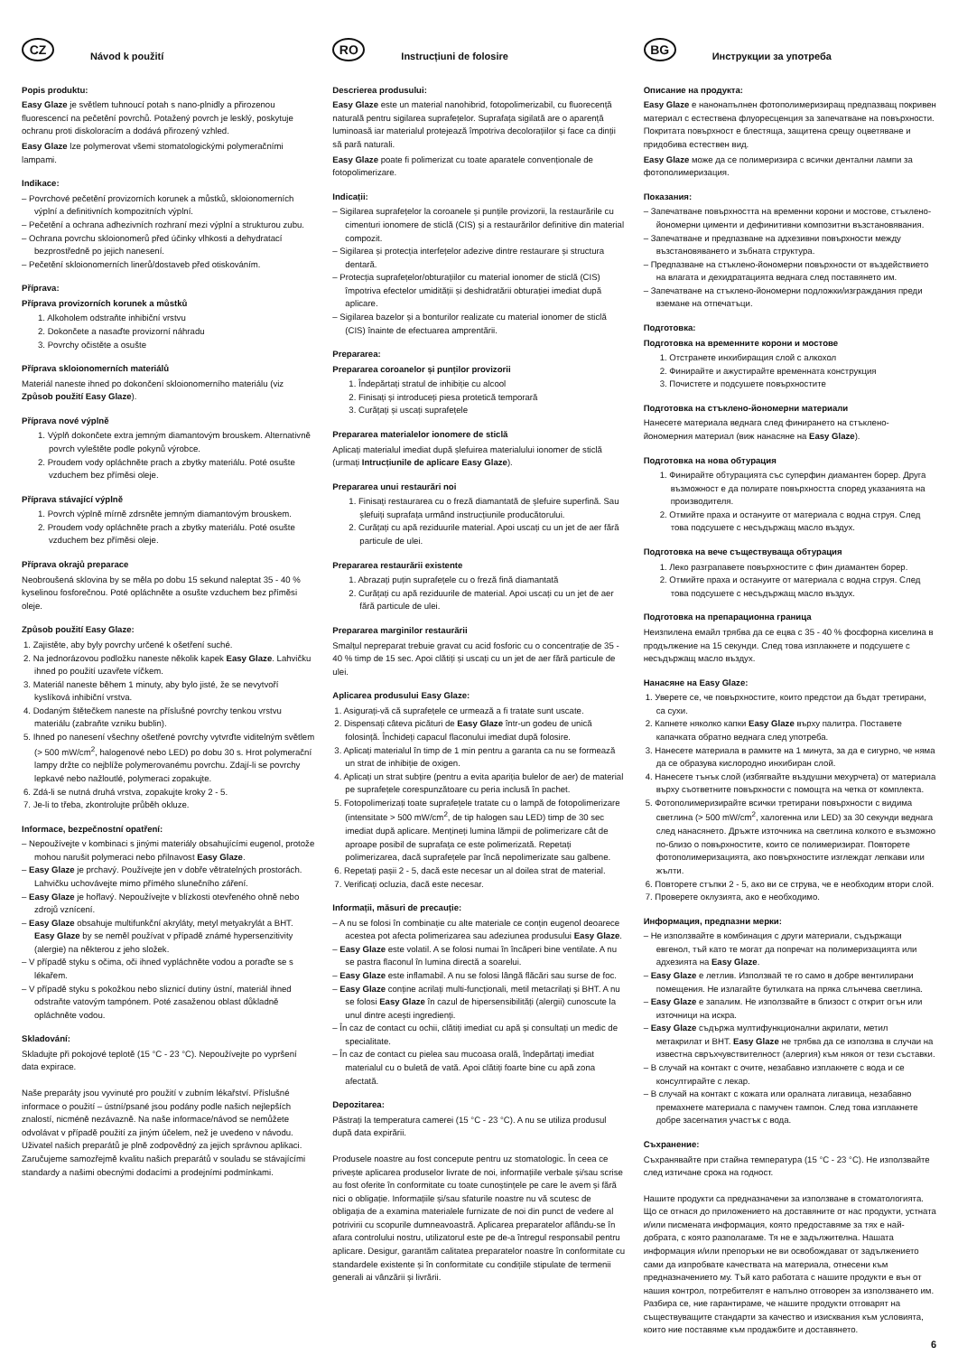CZ Návod k použití
Popis produktu:
Easy Glaze je světlem tuhnoucí potah s nano-plnidly a přirozenou fluorescencí na pečetění povrchů. Potažený povrch je lesklý, poskytuje ochranu proti diskoloracím a dodává přirozený vzhled.
Easy Glaze lze polymerovat všemi stomatologickými polymeračními lampami.
Indikace:
– Povrchové pečetění provizorních korunek a můstků, skloionomerních výplní a definitivních kompozitních výplní.
– Pečetění a ochrana adhezivních rozhraní mezi výplní a strukturou zubu.
– Ochrana povrchu skloionomerů před účinky vlhkosti a dehydratací bezprostředně po jejich nanesení.
– Pečetění skloionomerních linerů/dostaveb před otiskováním.
Příprava:
Příprava provizorních korunek a můstků
1. Alkoholem odstraňte inhibiční vrstvu
2. Dokončete a nasaďte provizorní náhradu
3. Povrchy očistěte a osušte
Příprava skloionomerních materiálů
Materiál naneste ihned po dokončení skloionomerního materiálu (viz Způsob použití Easy Glaze).
Příprava nové výplně
1. Výplň dokončete extra jemným diamantovým brouskem. Alternativně povrch vyleštěte podle pokynů výrobce.
2. Proudem vody opláchněte prach a zbytky materiálu. Poté osušte vzduchem bez příměsi oleje.
Příprava stávající výplně
1. Povrch výplně mírně zdrsněte jemným diamantovým brouskem.
2. Proudem vody opláchněte prach a zbytky materiálu. Poté osušte vzduchem bez příměsi oleje.
Příprava okrajů preparace
Neobroušená sklovina by se měla po dobu 15 sekund naleptat 35 - 40 % kyselinou fosforečnou. Poté opláchněte a osušte vzduchem bez příměsi oleje.
Způsob použití Easy Glaze:
1. Zajistěte, aby byly povrchy určené k ošetření suché.
2. Na jednorázovou podložku naneste několik kapek Easy Glaze. Lahvičku ihned po použití uzavřete víčkem.
3. Materiál naneste během 1 minuty, aby bylo jisté, že se nevytvoří kyslíková inhibiční vrstva.
4. Dodaným štětečkem naneste na příslušné povrchy tenkou vrstvu materiálu (zabraňte vzniku bublin).
5. Ihned po nanesení všechny ošetřené povrchy vytvrďte viditelným světlem (> 500 mW/cm<sup>2</sup>, halogenové nebo LED) po dobu 30 s. Hrot polymerační lampy držte co nejblíže polymerovanému povrchu. Zdají-li se povrchy lepkavé nebo nažloutlé, polymeraci zopakujte.
6. Zdá-li se nutná druhá vrstva, zopakujte kroky 2 - 5.
7. Je-li to třeba, zkontrolujte průběh okluze.
Informace, bezpečnostní opatření:
– Nepoužívejte v kombinaci s jinými materiály obsahujícími eugenol, protože mohou narušit polymeraci nebo přilnavost Easy Glaze.
– Easy Glaze je prchavý. Používejte jen v dobře větratelných prostorách. Lahvičku uchovávejte mimo přímého slunečního záření.
– Easy Glaze je hořlavý. Nepoužívejte v blízkosti otevřeného ohně nebo zdrojů vznícení.
– Easy Glaze obsahuje multifunkční akryláty, metyl metyakrylát a BHT. Easy Glaze by se neměl používat v případě známé hypersenzitivity (alergie) na některou z jeho složek.
– V případě styku s očima, oči ihned vypláchněte vodou a poraďte se s lékařem.
– V případě styku s pokožkou nebo sliznicí dutiny ústní, materiál ihned odstraňte vatovým tampónem. Poté zasaženou oblast důkladně opláchněte vodou.
Skladování:
Skladujte při pokojové teplotě (15 °C - 23 °C). Nepoužívejte po vypršení data expirace.
Naše preparáty jsou vyvinuté pro použití v zubním lékařství. Příslušné informace o použití – ústní/psané jsou podány podle našich nejlepších znalostí, nicméně nezávazně. Na naše informace/návod se nemůžete odvolávat v případě použití za jiným účelem, než je uvedeno v návodu. Uživatel našich preparátů je plně zodpovědný za jejich správnou aplikaci. Zaručujeme samozřejmě kvalitu našich preparátů v souladu se stávajícími standardy a našimi obecnými dodacími a prodejními podmínkami.
RO Instrucțiuni de folosire
Descrierea produsului:
Easy Glaze este un material nanohibrid, fotopolimerizabil, cu fluorecență naturală pentru sigilarea suprafețelor. Suprafața sigilată are o aparență luminoasă iar materialul protejează împotriva decolorațiilor și face ca dinții să pară naturali.
Easy Glaze poate fi polimerizat cu toate aparatele convenționale de fotopolimerizare.
Indicații:
– Sigilarea suprafețelor la coroanele și punțile provizorii, la restaurările cu cimenturi ionomere de sticlă (CIS) și a restaurărilor definitive din material compozit.
– Sigilarea și protecția interfețelor adezive dintre restaurare și structura dentară.
– Protecția suprafețelor/obturațiilor cu material ionomer de sticlă (CIS) împotriva efectelor umidității și deshidratării obturației imediat după aplicare.
– Sigilarea bazelor și a bonturilor realizate cu material ionomer de sticlă (CIS) înainte de efectuarea amprentării.
Prepararea:
Prepararea coroanelor și punților provizorii
1. Îndepărtați stratul de inhibiție cu alcool
2. Finisați și introduceți piesa protetică temporară
3. Curățați și uscați suprafețele
Prepararea materialelor ionomere de sticlă
Aplicați materialul imediat după șlefuirea materialului ionomer de sticlă (urmați Intrucțiunile de aplicare Easy Glaze).
Prepararea unui restaurări noi
1. Finisați restaurarea cu o freză diamantată de șlefuire superfină. Sau șlefuiți suprafața urmând instrucțiunile producătorului.
2. Curățați cu apă reziduurile material. Apoi uscați cu un jet de aer fără particule de ulei.
Prepararea restaurării existente
1. Abrazați puțin suprafețele cu o freză fină diamantată
2. Curățați cu apă reziduurile de material. Apoi uscați cu un jet de aer fără particule de ulei.
Prepararea marginilor restaurării
Smalțul nepreparat trebuie gravat cu acid fosforic cu o concentrație de 35 - 40 % timp de 15 sec. Apoi clătiți și uscați cu un jet de aer fără particule de ulei.
Aplicarea produsului Easy Glaze:
1. Asigurați-vă că suprafețele ce urmează a fi tratate sunt uscate.
2. Dispensați câteva picături de Easy Glaze într-un godeu de unică folosință. Închideți capacul flaconului imediat după folosire.
3. Aplicați materialul în timp de 1 min pentru a garanta ca nu se formează un strat de inhibiție de oxigen.
4. Aplicați un strat subțire (pentru a evita apariția bulelor de aer) de material pe suprafețele corespunzătoare cu peria inclusă în pachet.
5. Fotopolimerizați toate suprafețele tratate cu o lampă de fotopolimerizare (intensitate > 500 mW/cm<sup>2</sup>, de tip halogen sau LED) timp de 30 sec imediat după aplicare. Mențineți lumina lămpii de polimerizare cât de aproape posibil de suprafața ce este polimerizată. Repetați polimerizarea, dacă suprafețele par încă nepolimerizate sau galbene.
6. Repetați pașii 2 - 5, dacă este necesar un al doilea strat de material.
7. Verificați ocluzia, dacă este necesar.
Informații, măsuri de precauție:
– A nu se folosi în combinație cu alte materiale ce conțin eugenol deoarece acestea pot afecta polimerizarea sau adeziunea produsului Easy Glaze.
– Easy Glaze este volatil. A se folosi numai în încăperi bine ventilate. A nu se pastra flaconul în lumina directă a soarelui.
– Easy Glaze este inflamabil. A nu se folosi lângă flăcări sau surse de foc.
– Easy Glaze conține acrilați multi-funcționali, metil metacrilați și BHT. A nu se folosi Easy Glaze în cazul de hipersensibilități (alergii) cunoscute la unul dintre acești ingredienți.
– În caz de contact cu ochii, clătiți imediat cu apă și consultați un medic de specialitate.
– În caz de contact cu pielea sau mucoasa orală, îndepărtați imediat materialul cu o buletă de vată. Apoi clătiți foarte bine cu apă zona afectată.
Depozitarea:
Păstrați la temperatura camerei (15 °C - 23 °C). A nu se utiliza produsul după data expirării.
Produsele noastre au fost concepute pentru uz stomatologic. În ceea ce privește aplicarea produselor livrate de noi, informațiile verbale și/sau scrise au fost oferite în conformitate cu toate cunoștințele pe care le avem și fără nici o obligație. Informațiile și/sau sfaturile noastre nu vă scutesc de obligația de a examina materialele furnizate de noi din punct de vedere al potrivirii cu scopurile dumneavoastră. Aplicarea preparatelor aflându-se în afara controlului nostru, utilizatorul este pe de-a întregul responsabil pentru aplicare. Desigur, garantăm calitatea preparatelor noastre în conformitate cu standardele existente și în conformitate cu condițiile stipulate de termenii generali ai vânzării și livrării.
BG Инструкции за употреба
Описание на продукта:
Easy Glaze е нанонапълнен фотополимеризиращ предпазващ покривен материал с естествена флуоресценция за запечатване на повърхности. Покритата повърхност е блестяща, защитена срещу оцветяване и придобива естествен вид.
Easy Glaze може да се полимеризира с всички дентални лампи за фотополимеризация.
Показания:
– Запечатване повърхността на временни корони и мостове, стъклено-йономерни цименти и дефинитивни композитни възстановявания.
– Запечатване и предпазване на адхезивни повърхности между възстановяването и зъбната структура.
– Предпазване на стъклено-йономерни повърхности от въздействието на влагата и дехидратацията веднага след поставянето им.
– Запечатване на стъклено-йономерни подложки/изграждания преди вземане на отпечатъци.
Подготовка:
Подготовка на временните корони и мостове
1. Отстранете инхибиращия слой с алкохол
2. Финирайте и ажустирайте временната конструкция
3. Почистете и подсушете повърхностите
Подготовка на стъклено-йономерни материали
Нанесете материала веднага след финирането на стъклено-йономерния материал (виж нанасяне на Easy Glaze).
Подготовка на нова обтурация
1. Финирайте обтурацията със суперфин диамантен борер. Друга възможност е да полирате повърхността според указанията на производителя.
2. Отмийте праха и остануите от материала с водна струя. След това подсушете с несъдържащ масло въздух.
Подготовка на вече съществуваща обтурация
1. Леко разграпавете повърхностите с фин диамантен борер.
2. Отмийте праха и остануите от материала с водна струя. След това подсушете с несъдържащ масло въздух.
Подготовка на препарационна граница
Неизпилена емайл трябва да се ецва с 35 - 40 % фосфорна киселина в продължение на 15 секунди. След това изплакнете и подсушете с несъдържащ масло въздух.
Нанасяне на Easy Glaze:
1. Уверете се, че повърхностите, които предстои да бъдат третирани, са сухи.
2. Капнете няколко капки Easy Glaze върху палитра. Поставете капачката обратно веднага след употреба.
3. Нанесете материала в рамките на 1 минута, за да е сигурно, че няма да се образува кислородно инхибиран слой.
4. Нанесете тънък слой (избягвайте въздушни мехурчета) от материала върху съответните повърхности с помощта на четка от комплекта.
5. Фотополимеризирайте всички третирани повърхности с видима светлина (> 500 mW/cm<sup>2</sup>, халогенна или LED) за 30 секунди веднага след нанасянето. Дръжте източника на светлина колкото е възможно по-близо о повърхностите, които се полимеризират. Повторете фотополимеризацията, ако повърхностите изглеждат лепкави или жълти.
6. Повторете стъпки 2 - 5, ако ви се струва, че е необходим втори слой.
7. Проверете оклузията, ако е необходимо.
Информация, предпазни мерки:
– Не използвайте в комбинация с други материали, съдържащи евгенол, тъй като те могат да попречат на полимеризацията или адхезията на Easy Glaze.
– Easy Glaze е летлив. Използвай те го само в добре вентилирани помещения. Не излагайте бутилката на пряка слънчева светлина.
– Easy Glaze е запалим. Не използвайте в близост с открит огън или източници на искра.
– Easy Glaze съдържа мултифункционални акрилати, метил метакрилат и BHT. Easy Glaze не трябва да се използва в случаи на известна свръхчувствителност (алергия) към някоя от тези съставки.
– В случай на контакт с очите, незабавно изплакнете с вода и се консултирайте с лекар.
– В случай на контакт с кожата или оралната лигавица, незабавно премахнете материала с памучен тампон. След това изплакнете добре засегнатия участък с вода.
Съхранение:
Съхранявайте при стайна температура (15 °C - 23 °C). Не използвайте след изтичане срока на годност.
Нашите продукти са предназначени за използване в стоматологията. Що се отнася до приложението на доставяните от нас продукти, устната и/или писмената информация, която предоставяме за тях е най-добрата, с която разполагаме. Тя не е задължителна. Нашата информация и/или препоръки не ви освобождават от задължението сами да изпробвате качествата на материала, отнесени към предназначението му. Тъй като работата с нашите продукти е вън от нашия контрол, потребителят е напълно отговорен за използването им. Разбира се, ние гарантираме, че нашите продукти отговарят на съществуващите стандарти за качество и изисквания към условията, които ние поставяме към продажбите и доставянето.
6